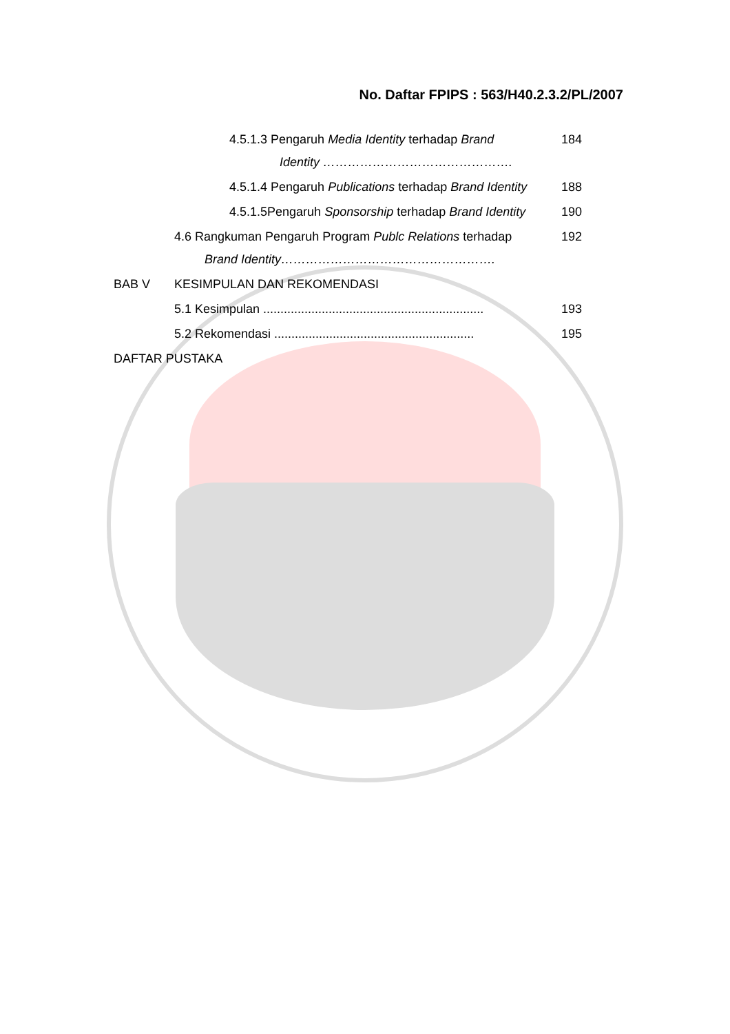No. Daftar FPIPS : 563/H40.2.3.2/PL/2007
4.5.1.3 Pengaruh Media Identity terhadap Brand
Identity ……………………………………….
184
4.5.1.4 Pengaruh Publications terhadap Brand Identity
188
4.5.1.5Pengaruh Sponsorship terhadap Brand Identity
190
4.6 Rangkuman Pengaruh Program Publc Relations terhadap
Brand Identity…………………………………………….
192
BAB V KESIMPULAN DAN REKOMENDASI
5.1 Kesimpulan ................................................................
193
5.2 Rekomendasi ..........................................................
195
DAFTAR PUSTAKA